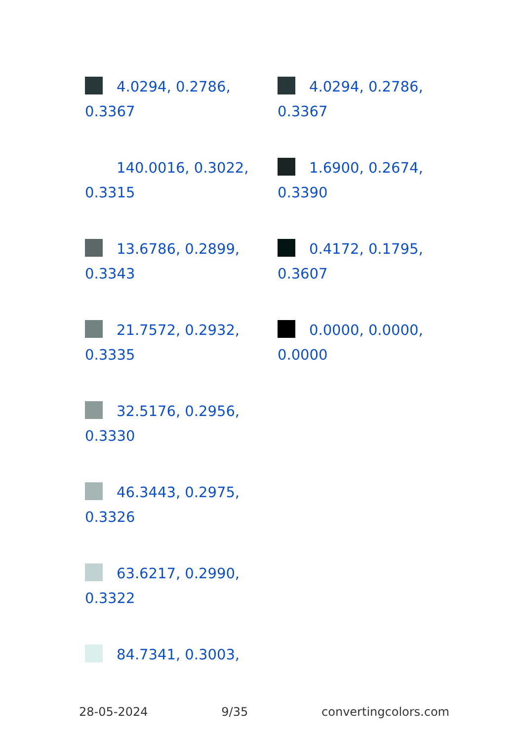4.0294, 0.2786, 0.3367
140.0016, 0.3022, 0.3315
13.6786, 0.2899, 0.3343
21.7572, 0.2932, 0.3335
32.5176, 0.2956, 0.3330
46.3443, 0.2975, 0.3326
63.6217, 0.2990, 0.3322
84.7341, 0.3003,
4.0294, 0.2786, 0.3367
1.6900, 0.2674, 0.3390
0.4172, 0.1795, 0.3607
0.0000, 0.0000, 0.0000
28-05-2024 9/35 convertingcolors.com